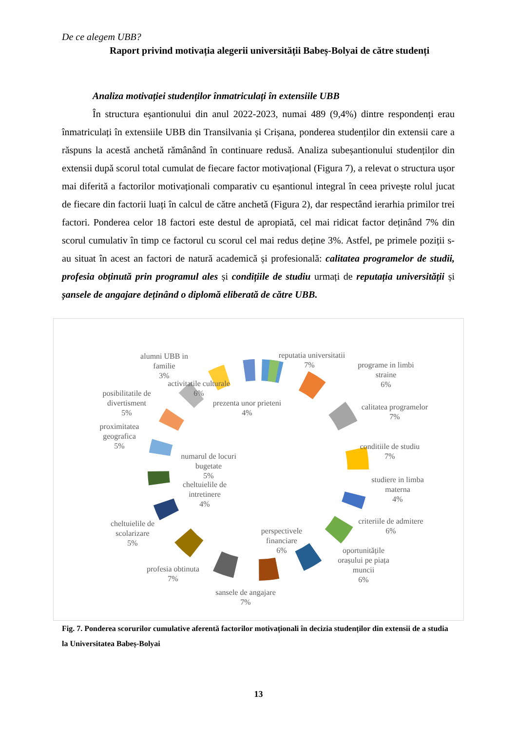De ce alegem UBB?
Raport privind motivația alegerii universității Babeș-Bolyai de către studenți
Analiza motivației studenților înmatriculați în extensiile UBB
În structura eșantionului din anul 2022-2023, numai 489 (9,4%) dintre respondenți erau înmatriculați în extensiile UBB din Transilvania și Crișana, ponderea studenților din extensii care a răspuns la acestă anchetă rămânând în continuare redusă. Analiza subeșantionului studenților din extensii după scorul total cumulat de fiecare factor motivațional (Figura 7), a relevat o structura ușor mai diferită a factorilor motivaționali comparativ cu eșantionul integral în ceea privește rolul jucat de fiecare din factorii luați în calcul de către anchetă (Figura 2), dar respectând ierarhia primilor trei factori. Ponderea celor 18 factori este destul de apropiată, cel mai ridicat factor deținând 7% din scorul cumulativ în timp ce factorul cu scorul cel mai redus deține 3%. Astfel, pe primele poziții s-au situat în acest an factori de natură academică și profesională: calitatea programelor de studii, profesia obținută prin programul ales și condițiile de studiu urmați de reputația universității și șansele de angajare deținând o diplomă eliberată de către UBB.
reputatia universitatii
7%
programe in limbi
straine
6%
calitatea programelor
7%
conditiile de studiu
7%
studiere in limba
materna
4%
criteriile de admitere
6%
oportunitățile
orașului pe piața
muncii
6%
perspectivele
financiare
6%
sansele de angajare
7%
profesia obtinuta
7%
cheltuielile de
scolarizare
5%
cheltuielile de
intretinere
4%
numarul de locuri
bugetate
5%
proximitatea
geografica
5%
posibilitatile de
divertisment
5%
prezenta unor prieteni
4%
activitatile culturale
6%
alumni UBB in
familie
3%
Fig. 7. Ponderea scorurilor cumulative aferentă factorilor motivaționali în decizia studenților din extensii de a studia la Universitatea Babeș-Bolyai
13